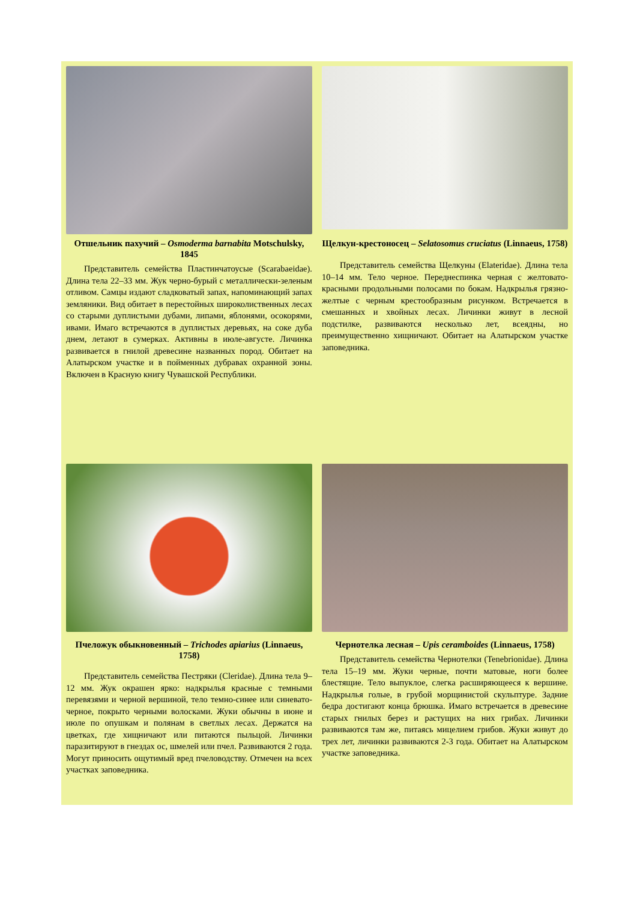Отшельник пахучий – Osmoderma barnabita Motschulsky, 1845
Представитель семейства Пластинчатоусые (Scarabaeidae). Длина тела 22–33 мм. Жук черно-бурый с металлически-зеленым отливом. Самцы издают сладковатый запах, напоминающий запах земляники. Вид обитает в перестойных широколиственных лесах со старыми дуплистыми дубами, липами, яблонями, осокорями, ивами. Имаго встречаются в дуплистых деревьях, на соке дуба днем, летают в сумерках. Активны в июле-августе. Личинка развивается в гнилой древесине названных пород. Обитает на Алатырском участке и в пойменных дубравах охранной зоны. Включен в Красную книгу Чувашской Республики.
Щелкун-крестоносец – Selatosomus cruciatus (Linnaeus, 1758)
Представитель семейства Щелкуны (Elateridae). Длина тела 10–14 мм. Тело черное. Переднеспинка черная с желтовато-красными продольными полосами по бокам. Надкрылья грязно-желтые с черным крестообразным рисунком. Встречается в смешанных и хвойных лесах. Личинки живут в лесной подстилке, развиваются несколько лет, всеядны, но преимущественно хищничают. Обитает на Алатырском участке заповедника.
Пчеложук обыкновенный – Trichodes apiarius (Linnaeus, 1758)
Представитель семейства Пестряки (Cleridae). Длина тела 9–12 мм. Жук окрашен ярко: надкрылья красные с темными перевязями и черной вершиной, тело темно-синее или синевато-черное, покрыто черными волосками. Жуки обычны в июне и июле по опушкам и полянам в светлых лесах. Держатся на цветках, где хищничают или питаются пыльцой. Личинки паразитируют в гнездах ос, шмелей или пчел. Развиваются 2 года. Могут приносить ощутимый вред пчеловодству. Отмечен на всех участках заповедника.
Чернотелка лесная – Upis ceramboides (Linnaeus, 1758)
Представитель семейства Чернотелки (Tenebrionidae). Длина тела 15–19 мм. Жуки черные, почти матовые, ноги более блестящие. Тело выпуклое, слегка расширяющееся к вершине. Надкрылья голые, в грубой морщинистой скульптуре. Задние бедра достигают конца брюшка. Имаго встречается в древесине старых гнилых берез и растущих на них грибах. Личинки развиваются там же, питаясь мицелием грибов. Жуки живут до трех лет, личинки развиваются 2-3 года. Обитает на Алатырском участке заповедника.